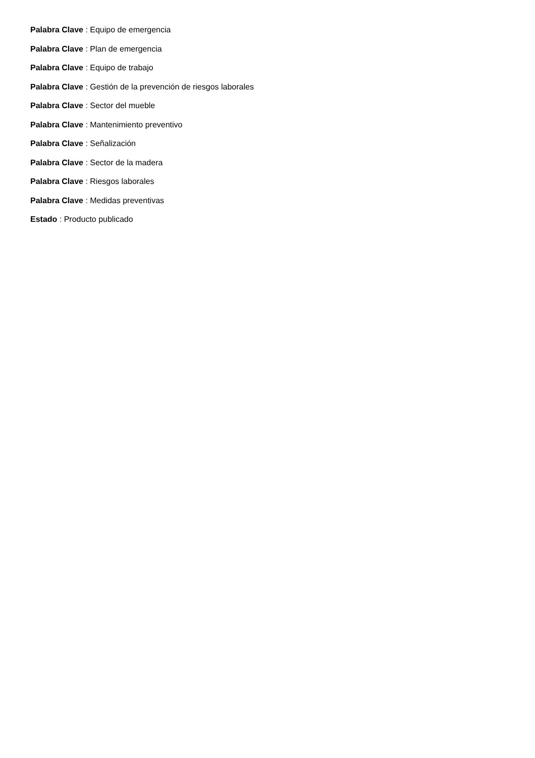Palabra Clave : Equipo de emergencia
Palabra Clave : Plan de emergencia
Palabra Clave : Equipo de trabajo
Palabra Clave : Gestión de la prevención de riesgos laborales
Palabra Clave : Sector del mueble
Palabra Clave : Mantenimiento preventivo
Palabra Clave : Señalización
Palabra Clave : Sector de la madera
Palabra Clave : Riesgos laborales
Palabra Clave : Medidas preventivas
Estado : Producto publicado